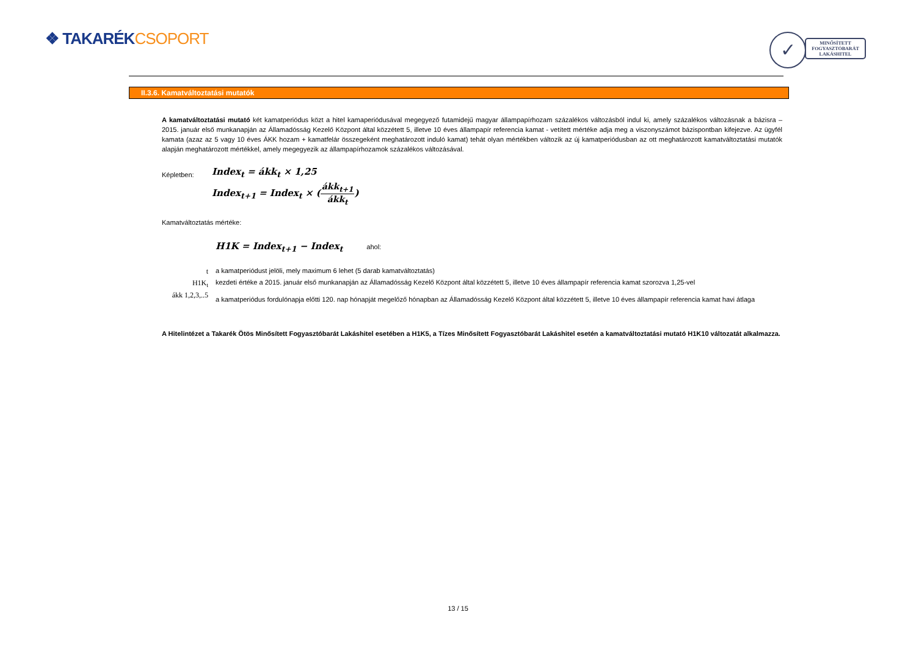❖ TAKARÉKCSOPORT
✓
MINŐSÍTETT
FOGYASZTÓBARÁT
LAKÁSHITEL
II.3.6. Kamatváltoztatási mutatók
A kamatváltoztatási mutató két kamatperiódus közt a hitel kamaperiódusával megegyező futamidejű magyar állampapírhozam százalékos változásból indul ki, amely százalékos változásnak a bázisra – 2015. január első munkanapján az Államadósság Kezelő Központ által közzétett 5, illetve 10 éves állampapír referencia kamat - vetített mértéke adja meg a viszonyszámot bázispontban kifejezve. Az ügyfél kamata (azaz az 5 vagy 10 éves ÁKK hozam + kamatfelár összegeként meghatározott induló kamat) tehát olyan mértékben változik az új kamatperiódusban az ott meghatározott kamatváltoztatási mutatók alapján meghatározott mértékkel, amely megegyezik az állampapírhozamok százalékos változásával.
Képletben:
Index<sub>t</sub> = ákk<sub>t</sub> × 1,25
Index<sub>t+1</sub> = Index<sub>t</sub> × (ákk<sub>t+1</sub> ákk<sub>t</sub>)
Kamatváltoztatás mértéke:
H1K = Index<sub>t+1</sub> − Index<sub>t</sub> ahol:
| t | a kamatperiódust jelöli, mely maximum 6 lehet (5 darab kamatváltoztatás) |
| H1K<sub>t</sub> | kezdeti értéke a 2015. január első munkanapján az Államadósság Kezelő Központ által közzétett 5, illetve 10 éves állampapír referencia kamat szorozva 1,25-vel |
| ákk 1,2,3,..5 | a kamatperiódus fordulónapja előtti 120. nap hónapját megelőző hónapban az Államadósság Kezelő Központ által közzétett 5, illetve 10 éves állampapír referencia kamat havi átlaga |
A Hitelintézet a Takarék Ötös Minősített Fogyasztóbarát Lakáshitel esetében a H1K5, a Tízes Minősített Fogyasztóbarát Lakáshitel esetén a kamatváltoztatási mutató H1K10 változatát alkalmazza.
13 / 15